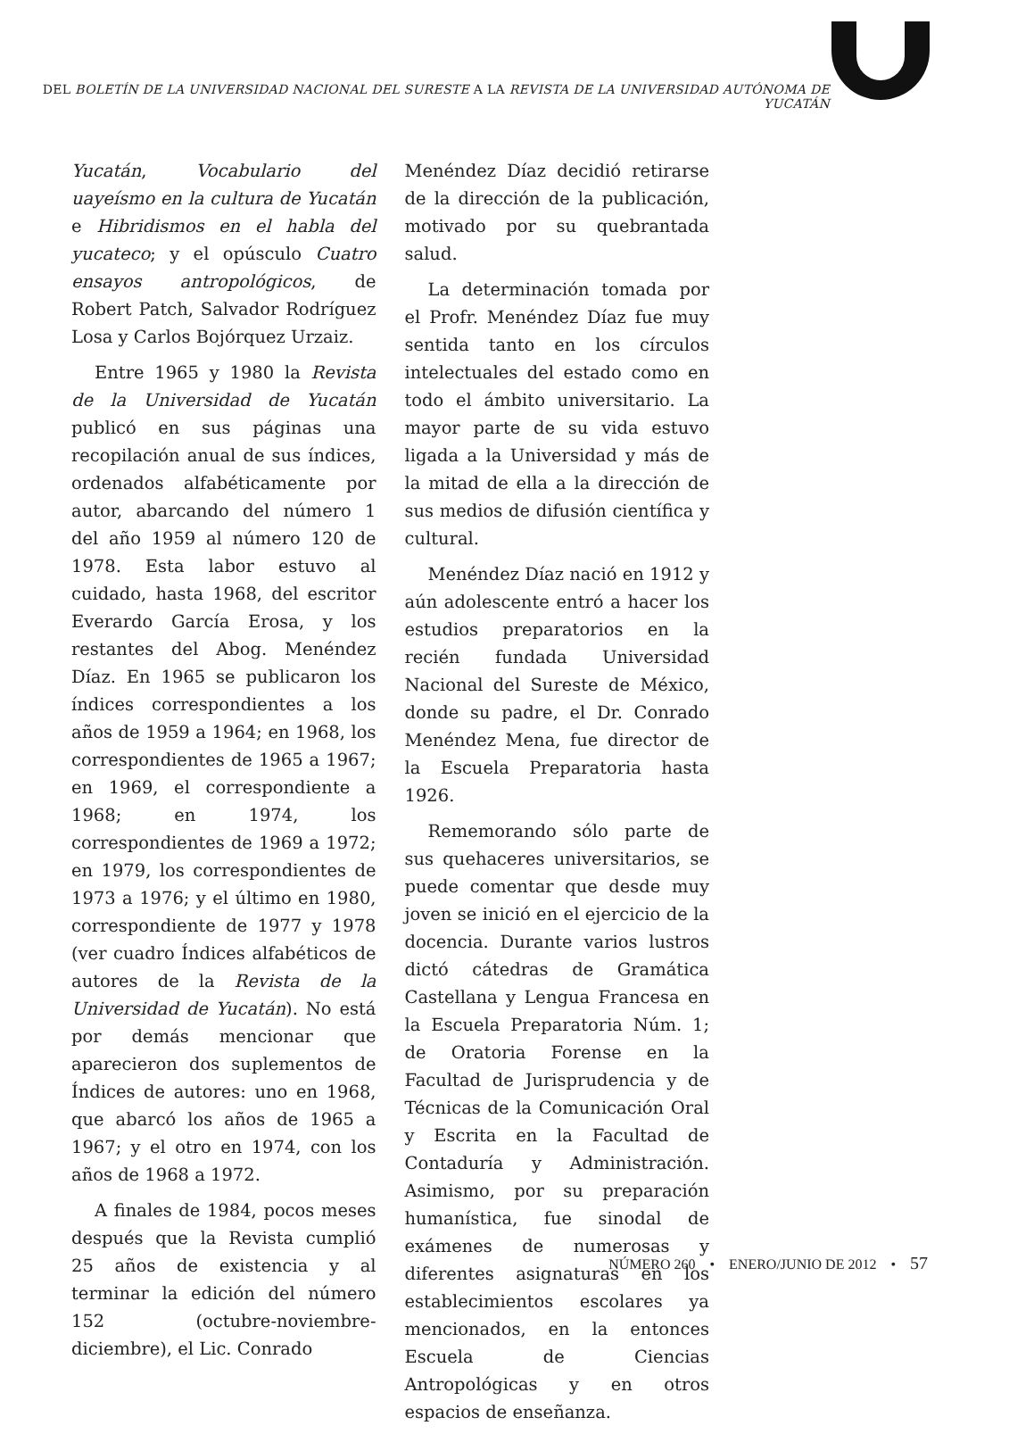DEL BOLETÍN DE LA UNIVERSIDAD NACIONAL DEL SURESTE A LA REVISTA DE LA UNIVERSIDAD AUTÓNOMA DE YUCATÁN
Yucatán, Vocabulario del uayeísmo en la cultura de Yucatán e Hibridismos en el habla del yucateco; y el opúsculo Cuatro ensayos antropológicos, de Robert Patch, Salvador Rodríguez Losa y Carlos Bojórquez Urzaiz.
Entre 1965 y 1980 la Revista de la Universidad de Yucatán publicó en sus páginas una recopilación anual de sus índices, ordenados alfabéticamente por autor, abarcando del número 1 del año 1959 al número 120 de 1978. Esta labor estuvo al cuidado, hasta 1968, del escritor Everardo García Erosa, y los restantes del Abog. Menéndez Díaz. En 1965 se publicaron los índices correspondientes a los años de 1959 a 1964; en 1968, los correspondientes de 1965 a 1967; en 1969, el correspondiente a 1968; en 1974, los correspondientes de 1969 a 1972; en 1979, los correspondientes de 1973 a 1976; y el último en 1980, correspondiente de 1977 y 1978 (ver cuadro Índices alfabéticos de autores de la Revista de la Universidad de Yucatán). No está por demás mencionar que aparecieron dos suplementos de Índices de autores: uno en 1968, que abarcó los años de 1965 a 1967; y el otro en 1974, con los años de 1968 a 1972.
A finales de 1984, pocos meses después que la Revista cumplió 25 años de existencia y al terminar la edición del número 152 (octubre-noviembre-diciembre), el Lic. Conrado
Menéndez Díaz decidió retirarse de la dirección de la publicación, motivado por su quebrantada salud.
La determinación tomada por el Profr. Menéndez Díaz fue muy sentida tanto en los círculos intelectuales del estado como en todo el ámbito universitario. La mayor parte de su vida estuvo ligada a la Universidad y más de la mitad de ella a la dirección de sus medios de difusión científica y cultural.
Menéndez Díaz nació en 1912 y aún adolescente entró a hacer los estudios preparatorios en la recién fundada Universidad Nacional del Sureste de México, donde su padre, el Dr. Conrado Menéndez Mena, fue director de la Escuela Preparatoria hasta 1926.
Rememorando sólo parte de sus quehaceres universitarios, se puede comentar que desde muy joven se inició en el ejercicio de la docencia. Durante varios lustros dictó cátedras de Gramática Castellana y Lengua Francesa en la Escuela Preparatoria Núm. 1; de Oratoria Forense en la Facultad de Jurisprudencia y de Técnicas de la Comunicación Oral y Escrita en la Facultad de Contaduría y Administración. Asimismo, por su preparación humanística, fue sinodal de exámenes de numerosas y diferentes asignaturas en los establecimientos escolares ya mencionados, en la entonces Escuela de Ciencias Antropológicas y en otros espacios de enseñanza.
NÚMERO 260 • ENERO/JUNIO DE 2012 • 57